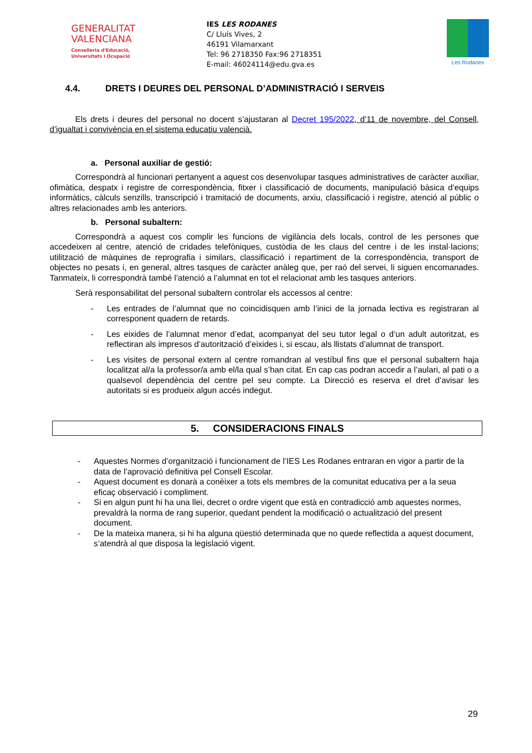GENERALITAT
VALENCIANA
Conselleria d'Educació,
Universitats i Ocupació
IES LES RODANES
C/ Lluís Vives, 2
46191 Vilamarxant
Tel: 96 2718350 Fax:96 2718351
E-mail: 46024114@edu.gva.es
Les Rodanes
4.4. DRETS I DEURES DEL PERSONAL D’ADMINISTRACIÓ I SERVEIS
Els drets i deures del personal no docent s’ajustaran al Decret 195/2022, d’11 de novembre, del Consell, d’igualtat i convivència en el sistema educatiu valencià.
a. Personal auxiliar de gestió:
Correspondrà al funcionari pertanyent a aquest cos desenvolupar tasques administratives de caràcter auxiliar, ofimàtica, despatx i registre de correspondència, fitxer i classificació de documents, manipulació bàsica d’equips informàtics, càlculs senzills, transcripció i tramitació de documents, arxiu, classificació i registre, atenció al públic o altres relacionades amb les anteriors.
b. Personal subaltern:
Correspondrà a aquest cos complir les funcions de vigilància dels locals, control de les persones que accedeixen al centre, atenció de cridades telefòniques, custòdia de les claus del centre i de les instal·lacions; utilització de màquines de reprografia i similars, classificació i repartiment de la correspondència, transport de objectes no pesats i, en general, altres tasques de caràcter anàleg que, per raó del servei, li siguen encomanades. Tanmateix, li correspondrà també l’atenció a l’alumnat en tot el relacionat amb les tasques anteriors.
Serà responsabilitat del personal subaltern controlar els accessos al centre:
- Les entrades de l’alumnat que no coincidisquen amb l’inici de la jornada lectiva es registraran al corresponent quadern de retards.
- Les eixides de l’alumnat menor d’edat, acompanyat del seu tutor legal o d’un adult autoritzat, es reflectiran als impresos d’autorització d’eixides i, si escau, als llistats d’alumnat de transport.
- Les visites de personal extern al centre romandran al vestíbul fins que el personal subaltern haja localitzat al/a la professor/a amb el/la qual s’han citat. En cap cas podran accedir a l’aulari, al pati o a qualsevol dependència del centre pel seu compte. La Direcció es reserva el dret d’avisar les autoritats si es produeix algun accés indegut.
5. CONSIDERACIONS FINALS
- Aquestes Normes d’organització i funcionament de l’IES Les Rodanes entraran en vigor a partir de la data de l’aprovació definitiva pel Consell Escolar.
- Aquest document es donarà a conèixer a tots els membres de la comunitat educativa per a la seua eficaç observació i compliment.
- Si en algun punt hi ha una llei, decret o ordre vigent que està en contradicció amb aquestes normes, prevaldrà la norma de rang superior, quedant pendent la modificació o actualització del present document.
- De la mateixa manera, si hi ha alguna qüestió determinada que no quede reflectida a aquest document, s’atendrà al que disposa la legislació vigent.
29